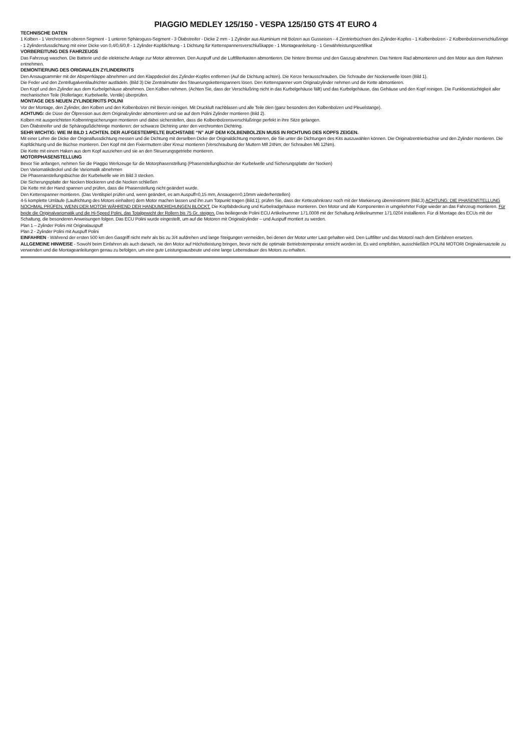PIAGGIO MEDLEY 125/150 - VESPA 125/150 GTS 4T EURO 4
TECHNISCHE DATEN
1 Kolben - 1 Verchromten oberen Segment - 1 unteren Sphäroguss-Segment - 3 Ölabstreifer - Dicke 2 mm - 1 Zylinder aus Aluminium mit Bolzen aus Gusseisen - 4 Zentrierbüchsen des Zylinder-Kopfes - 1 Kolbenbolzen - 2 Kolbenbolzenverschlußringe - 1 Zylindersfussdichtung mit einer Dicke von 0,4/0,6/0,8 - 1 Zylinder-Kopfdichtung - 1 Dichtung für Kettenspannersverschlußkappe - 1 Montageanleitung - 1 Gewährleistungszertifikat
VORBEREITUNG DES FAHRZEUGS
Das Fahrzeug waschen. Die Batterie und die elektrische Anlage zur Motor abtrennen. Den Auspuff und die Luftfilterkasten abmontieren. Die hintere Bremse und den Gaszug abnehmen. Das hintere Rad abmontieren und den Motor aus dem Rahmen entnehmen.
DEMONTIERUNG DES ORIGINALEN ZYLINDERKITS
Den Ansaugsammler mit der Absperrklappe abnehmen und den Klappdeckel des Zylinder-Kopfes entfernen (Auf die Dichtung achten). Die Kerze herausschrauben. Die Schraube der Nockenwelle lösen (Bild 1).
Die Feder und den Zentrifugalventilaufrichter ausfädeln. (Bild 3) Die Zentralmutter des Steuerungskettenspanners lösen. Den Kettenspanner vom Originalzylinder nehmen und die Kette abmontieren.
Den Kopf und den Zylinder aus dem Kurbelgehäuse abnehmen. Den Kolben nehmen. (Achten Sie, dass der Verschlußring nicht in das Kurbelgehäuse fällt) und das Kurbelgehäuse, das Gehäuse und den Kopf reinigen. Die Funktionstüchtigkeit aller mechanischen Teile (Rollerlager, Kurbelwelle, Ventile) überprüfen.
MONTAGE DES NEUEN ZYLINDERKITS POLINI
Vor der Montage, den Zylinder, den Kolben und den Kolbenbolzen mit Benzin reinigen. Mit Druckluft nachblasen und alle Teile ölen (ganz besonders den Kolbenbolzen und Pleuelstange).
ACHTUNG: die Düse der Ölpression aus dem Originalzylinder abmontieren und sie auf dem Polini Zylinder montieren (Bild 2).
Kolben mit ausgerichteten Kolbenringsicherungen montieren und dabei sicherstellen, dass die Kolbenbolzensverschlußringe perfekt in ihre Sitze gelangen.
Den Ölabstreifer und die Sphärogußdichtringe montieren: der schwarze Dichtring unter den verchromten Dichtring.
SEHR WICHTIG: WIE IM BILD 1 ACHTEN. DER AUFGESTEMPELTE BUCHSTABE “N” AUF DEM KOLBENBOLZEN MUSS IN RICHTUNG DES KOPFS ZEIGEN.
Mit einer Lehre die Dicke der Originalfussdichtung messen und die Dichtung mit derselben Dicke der Originaldichtung montieren, die Sie unter die Dichtungen des Kits auszuwählen können. Die Originalzentrierbüchse und den Zylinder montieren. Die Kopfdichtung und die Büchse montieren. Den Kopf mit den Fixiermuttern über Kreuz montieren (Verschraubung der Muttern M8 24Nm; der Schrauben M6 12Nm).
Die Kette mit einem Haken aus dem Kopf ausziehen und sie an den Steuerungsgetriebe montieren.
MOTORPHASENSTELLUNG
Bevor Sie anfangen, nehmen Sie die Piaggio Werkzeuge für die Motorphasenstellung (Phasenstellungbüchse der Kurbelwelle und Sicherungsplatte der Nocken)
Den Variomatikdeckel und die Variomatik abnehmen
Die Phasenanstellungsbüchse der Kurbelwelle wie im Bild 3 stecken.
Die Sicherungsplatte der Nocken blockieren und die Nocken schließen
Die Kette mit der Hand spannen und prüfen, dass die Phasenstellung nicht geändert wurde.
Den Kettenspanner montieren. (Das Ventilspiel prüfen und, wenn geändert, es am Auspuff=0,15 mm, Ansaugen=0,10mm wiederherstellen)
4-5 komplette Umläufe (Laufrichtung des Motors einhalten) dem Motor machen lassen und ihn zum Totpunkt tragen (Bild.1); prüfen Sie, dass der Kettezahnkranz noch mit der Markierung übereinstimmt (Bild.3) ACHTUNG: DIE PHASENSTELLUNG NOCHMAL PRÜFEN, WENN DER MOTOR WÄHREND DER HANDUMDREHUNGEN BLOCKT. Die Kopfabdeckung und Kurbelradgehäuse montieren. Den Motor und alle Komponenten in umgekehrter Folge wieder an das Fahrzeug montieren. Für beide die Originalvariomatik und die Hi-Speed Polini, das Totalgewicht der Rollern bis 75 Gr. steigen. Das beiliegende Polini ECU Artikelnummer 171.0008 mit der Schaltung Artikelnummer 171.0204 installieren. Für di Montage des ECUs mit der Schaltung, die besonderen Anweisungen folgen. Das ECU Polini wurde eingestellt, um auf die Motoren mit Originalzylinder – und Auspuff montiert zu werden.
Plan 1 – Zylinder Polini mit Originalauspuff
Plan 2 - Zylinder Polini mit Auspuff Polini
EINFAHREN - Während der ersten 500 km den Gasgriff nicht mehr als bis zu 3/4 aufdrehen und lange Steigungen vermeiden, bei denen der Motor unter Last gehalten wird. Den Luftfilter und das Motoröl nach dem Einfahren ersetzen.
ALLGEMEINE HINWEISE - Sowohl beim Einfahren als auch danach, nie den Motor auf Höchstleistung bringen, bevor nicht die optimale Betriebstemperatur erreicht worden ist. Es wird empfohlen, ausschließlich POLINI MOTORI Originalersatzteile zu verwenden und die Montageanleitungen genau zu befolgen, um eine gute Leistungsausbeute und eine lange Lebensdauer des Motors zu erhalten.